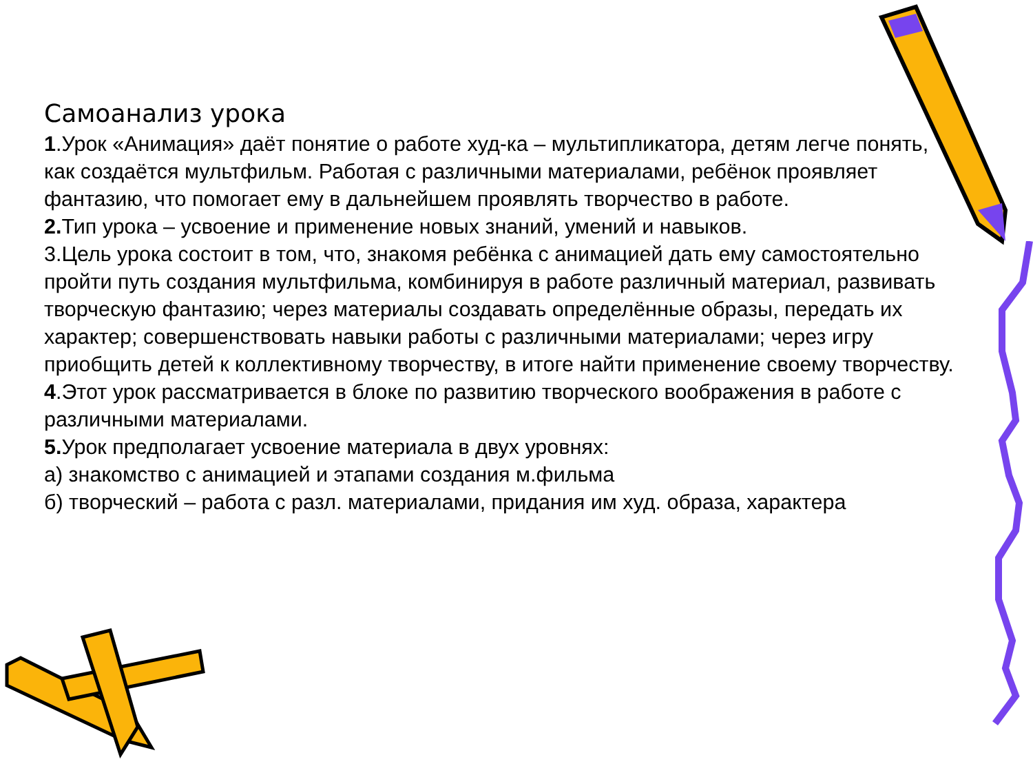Самоанализ урока
1.Урок «Анимация» даёт понятие о работе худ-ка – мультипликатора, детям легче понять, как создаётся мультфильм. Работая с различными материалами, ребёнок проявляет фантазию, что помогает ему в дальнейшем проявлять творчество в работе.
2. Тип урока – усвоение и применение новых знаний, умений и навыков.
3.Цель урока состоит в том, что, знакомя ребёнка с анимацией дать ему самостоятельно пройти путь создания мультфильма, комбинируя в работе различный материал, развивать творческую фантазию; через материалы создавать определённые образы, передать их характер; совершенствовать навыки работы с различными материалами; через игру приобщить детей к коллективному творчеству, в итоге найти применение своему творчеству.
4.Этот урок рассматривается в блоке по развитию творческого воображения в работе с различными материалами.
5. Урок предполагает усвоение материала в двух уровнях:
а) знакомство с анимацией и этапами создания м.фильма
б) творческий – работа с разл. материалами, придания им худ. образа, характера